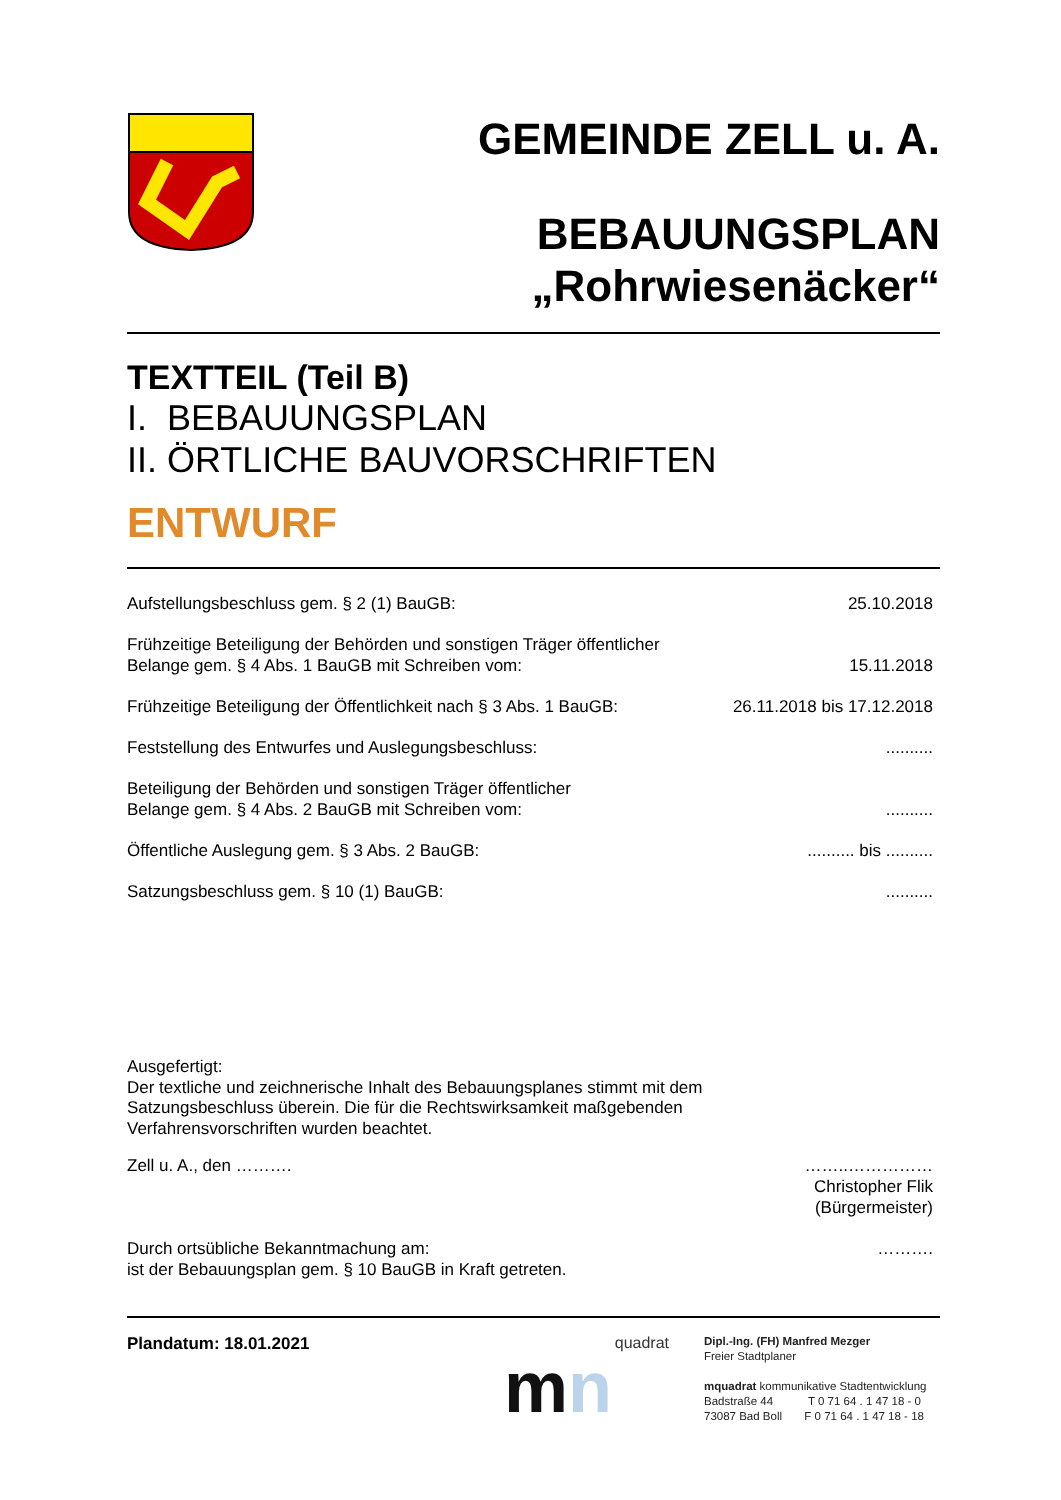GEMEINDE ZELL u. A.
BEBAUUNGSPLAN
„Rohrwiesenäcker“
TEXTTEIL (Teil B)
I. BEBAUUNGSPLAN
II. ÖRTLICHE BAUVORSCHRIFTEN
ENTWURF
Aufstellungsbeschluss gem. § 2 (1) BauGB: 25.10.2018
Frühzeitige Beteiligung der Behörden und sonstigen Träger öffentlicher
Belange gem. § 4 Abs. 1 BauGB mit Schreiben vom: 15.11.2018
Frühzeitige Beteiligung der Öffentlichkeit nach § 3 Abs. 1 BauGB: 26.11.2018 bis 17.12.2018
Feststellung des Entwurfes und Auslegungsbeschluss:..........
Beteiligung der Behörden und sonstigen Träger öffentlicher
Belange gem. § 4 Abs. 2 BauGB mit Schreiben vom:..........
Öffentliche Auslegung gem. § 3 Abs. 2 BauGB:.......... bis ..........
Satzungsbeschluss gem. § 10 (1) BauGB:..........
Ausgefertigt:
Der textliche und zeichnerische Inhalt des Bebauungsplanes stimmt mit dem
Satzungsbeschluss überein. Die für die Rechtswirksamkeit maßgebenden
Verfahrensvorschriften wurden beachtet.
Zell u. A., den ………. ……..……………
Christopher Flik
(Bürgermeister)
Durch ortsübliche Bekanntmachung am:
ist der Bebauungsplan gem. § 10 BauGB in Kraft getreten. ……….
Plandatum: 18.01.2021 quadrat
mn
Dipl.-Ing. (FH) Manfred Mezger
Freier Stadtplaner
mquadrat kommunikative Stadtentwicklung
Badstraße 44 T 0 71 64 . 1 47 18 - 0
73087 Bad Boll F 0 71 64 . 1 47 18 - 18